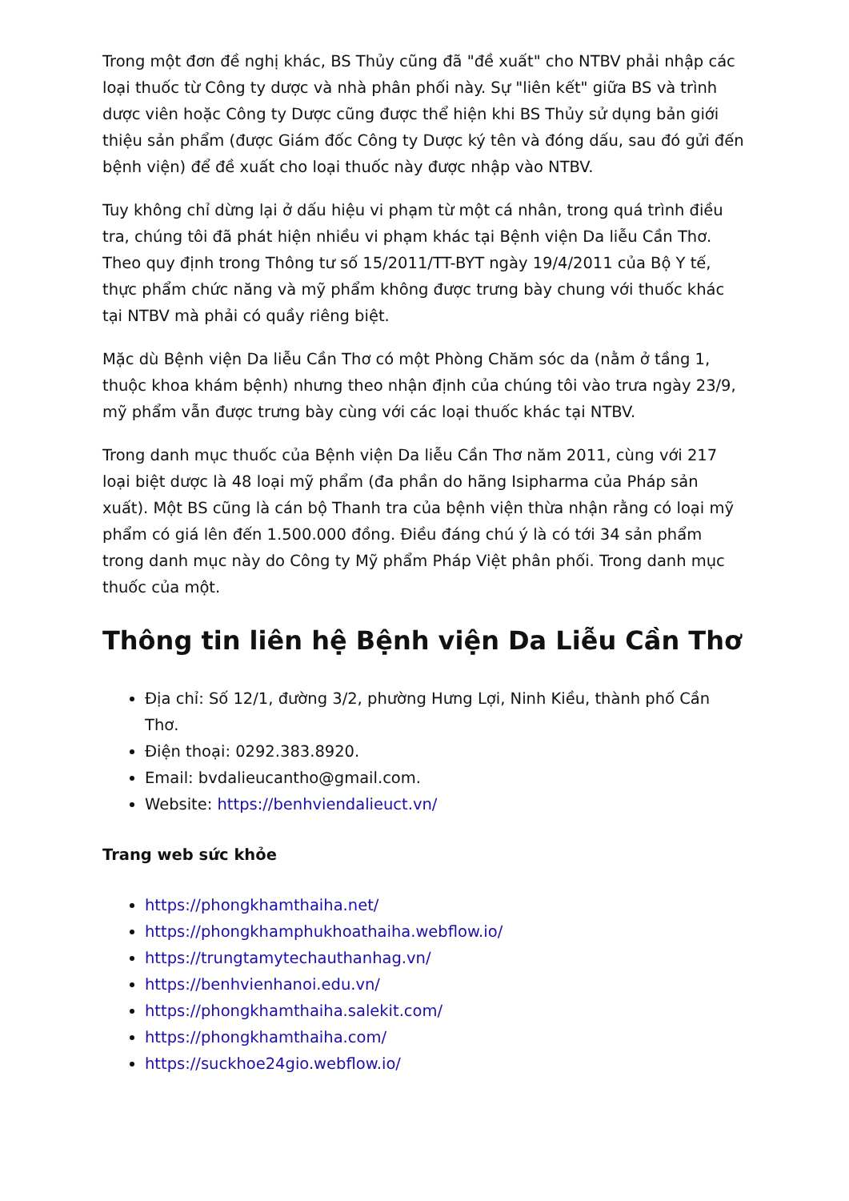Trong một đơn đề nghị khác, BS Thủy cũng đã "đề xuất" cho NTBV phải nhập các loại thuốc từ Công ty dược và nhà phân phối này. Sự "liên kết" giữa BS và trình dược viên hoặc Công ty Dược cũng được thể hiện khi BS Thủy sử dụng bản giới thiệu sản phẩm (được Giám đốc Công ty Dược ký tên và đóng dấu, sau đó gửi đến bệnh viện) để đề xuất cho loại thuốc này được nhập vào NTBV.
Tuy không chỉ dừng lại ở dấu hiệu vi phạm từ một cá nhân, trong quá trình điều tra, chúng tôi đã phát hiện nhiều vi phạm khác tại Bệnh viện Da liễu Cần Thơ. Theo quy định trong Thông tư số 15/2011/TT-BYT ngày 19/4/2011 của Bộ Y tế, thực phẩm chức năng và mỹ phẩm không được trưng bày chung với thuốc khác tại NTBV mà phải có quầy riêng biệt.
Mặc dù Bệnh viện Da liễu Cần Thơ có một Phòng Chăm sóc da (nằm ở tầng 1, thuộc khoa khám bệnh) nhưng theo nhận định của chúng tôi vào trưa ngày 23/9, mỹ phẩm vẫn được trưng bày cùng với các loại thuốc khác tại NTBV.
Trong danh mục thuốc của Bệnh viện Da liễu Cần Thơ năm 2011, cùng với 217 loại biệt dược là 48 loại mỹ phẩm (đa phần do hãng Isipharma của Pháp sản xuất). Một BS cũng là cán bộ Thanh tra của bệnh viện thừa nhận rằng có loại mỹ phẩm có giá lên đến 1.500.000 đồng. Điều đáng chú ý là có tới 34 sản phẩm trong danh mục này do Công ty Mỹ phẩm Pháp Việt phân phối. Trong danh mục thuốc của một.
Thông tin liên hệ Bệnh viện Da Liễu Cần Thơ
Địa chỉ: Số 12/1, đường 3/2, phường Hưng Lợi, Ninh Kiều, thành phố Cần Thơ.
Điện thoại: 0292.383.8920.
Email: bvdalieucantho@gmail.com.
Website: https://benhviendalieuct.vn/
Trang web sức khỏe
https://phongkhamthaiha.net/
https://phongkhamphukhoathaiha.webflow.io/
https://trungtamytechauthanhag.vn/
https://benhvienhanoi.edu.vn/
https://phongkhamthaiha.salekit.com/
https://phongkhamthaiha.com/
https://suckhoe24gio.webflow.io/